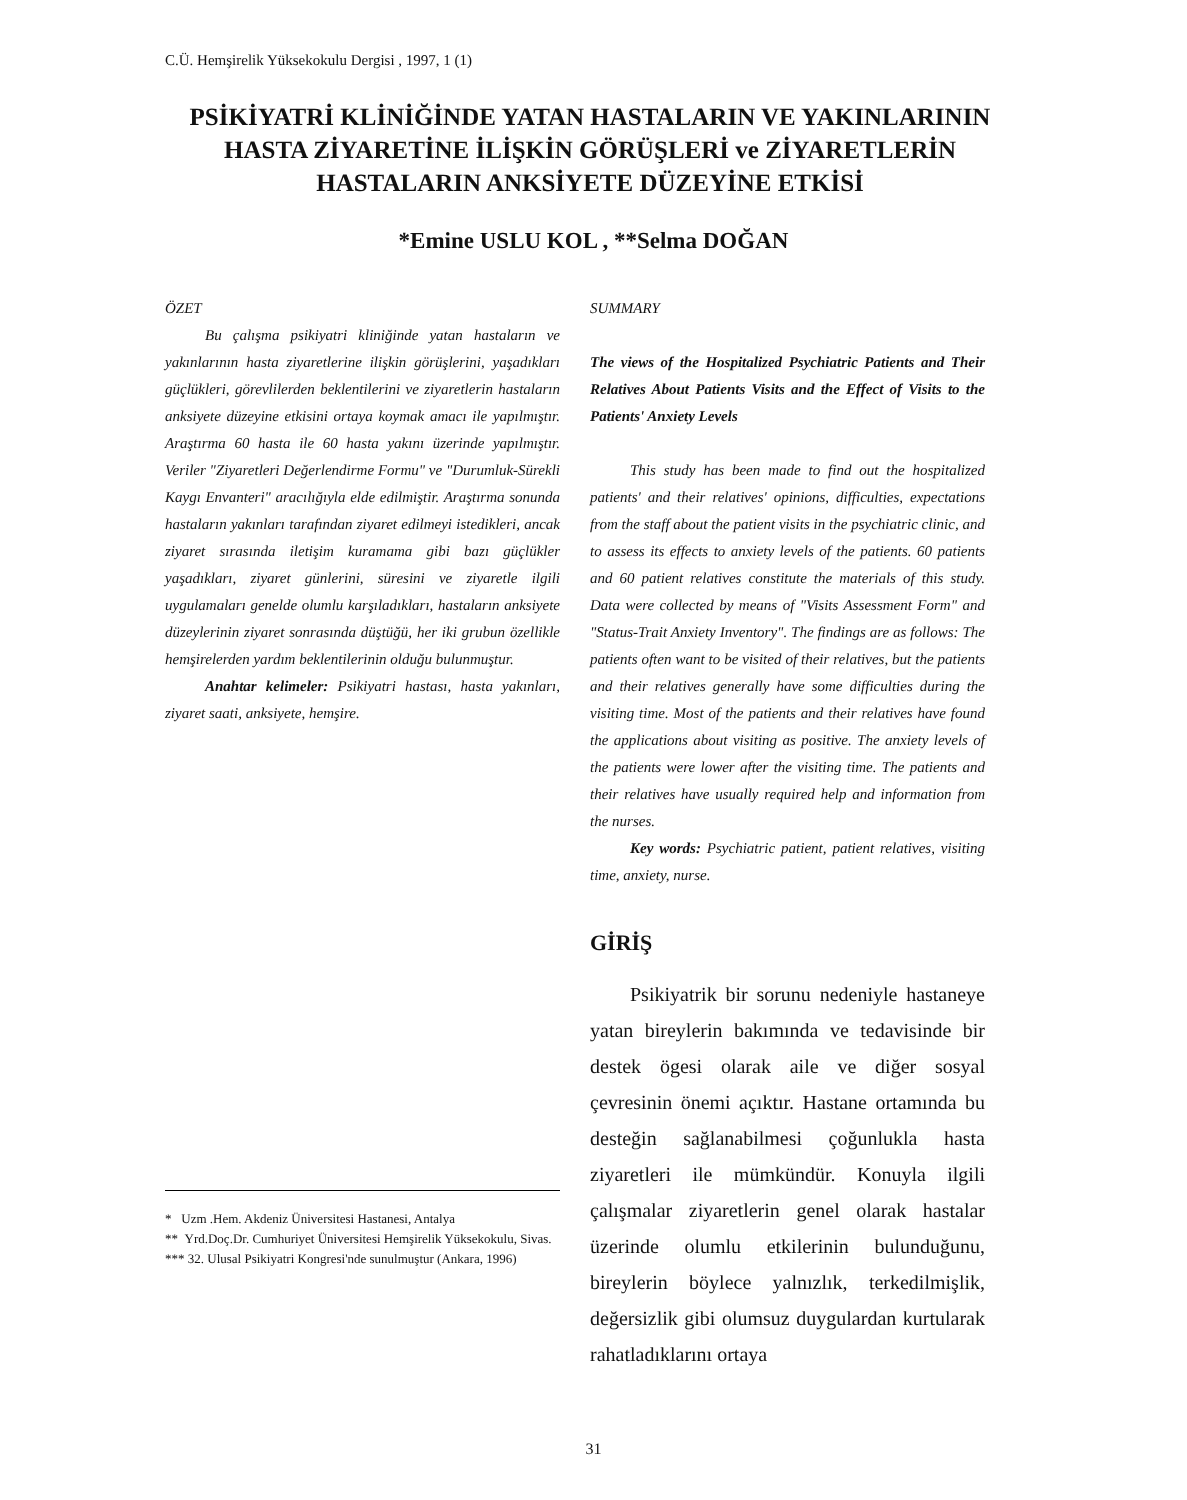C.Ü. Hemşirelik Yüksekokulu Dergisi , 1997, 1 (1)
PSİKİYATRİ KLİNİĞİNDE YATAN HASTALARIN VE YAKINLARININ HASTA ZİYARETİNE İLİŞKİN GÖRÜŞLERİ ve ZİYARETLERİN HASTALARIN ANKSİYETE DÜZEYİNE ETKİSİ
*Emine USLU KOL , **Selma DOĞAN
ÖZET
Bu çalışma psikiyatri kliniğinde yatan hastaların ve yakınlarının hasta ziyaretlerine ilişkin görüşlerini, yaşadıkları güçlükleri, görevlilerden beklentilerini ve ziyaretlerin hastaların anksiyete düzeyine etkisini ortaya koymak amacı ile yapılmıştır. Araştırma 60 hasta ile 60 hasta yakını üzerinde yapılmıştır. Veriler "Ziyaretleri Değerlendirme Formu" ve "Durumluk-Sürekli Kaygı Envanteri" aracılığıyla elde edilmiştir. Araştırma sonunda hastaların yakınları tarafından ziyaret edilmeyi istedikleri, ancak ziyaret sırasında iletişim kuramama gibi bazı güçlükler yaşadıkları, ziyaret günlerini, süresini ve ziyaretle ilgili uygulamaları genelde olumlu karşıladıkları, hastaların anksiyete düzeylerinin ziyaret sonrasında düştüğü, her iki grubun özellikle hemşirelerden yardım beklentilerinin olduğu bulunmuştur.
Anahtar kelimeler: Psikiyatri hastası, hasta yakınları, ziyaret saati, anksiyete, hemşire.
SUMMARY
The views of the Hospitalized Psychiatric Patients and Their Relatives About Patients Visits and the Effect of Visits to the Patients' Anxiety Levels
This study has been made to find out the hospitalized patients' and their relatives' opinions, difficulties, expectations from the staff about the patient visits in the psychiatric clinic, and to assess its effects to anxiety levels of the patients. 60 patients and 60 patient relatives constitute the materials of this study. Data were collected by means of "Visits Assessment Form" and "Status-Trait Anxiety Inventory". The findings are as follows: The patients often want to be visited of their relatives, but the patients and their relatives generally have some difficulties during the visiting time. Most of the patients and their relatives have found the applications about visiting as positive. The anxiety levels of the patients were lower after the visiting time. The patients and their relatives have usually required help and information from the nurses.
Key words: Psychiatric patient, patient relatives, visiting time, anxiety, nurse.
GİRİŞ
Psikiyatrik bir sorunu nedeniyle hastaneye yatan bireylerin bakımında ve tedavisinde bir destek ögesi olarak aile ve diğer sosyal çevresinin önemi açıktır. Hastane ortamında bu desteğin sağlanabilmesi çoğunlukla hasta ziyaretleri ile mümkündür. Konuyla ilgili çalışmalar ziyaretlerin genel olarak hastalar üzerinde olumlu etkilerinin bulunduğunu, bireylerin böylece yalnızlık, terkedilmişlik, değersizlik gibi olumsuz duygulardan kurtularak rahatladıklarını ortaya
* Uzm .Hem. Akdeniz Üniversitesi Hastanesi, Antalya
** Yrd.Doç.Dr. Cumhuriyet Üniversitesi Hemşirelik Yüksekokulu, Sivas.
*** 32. Ulusal Psikiyatri Kongresi'nde sunulmuştur (Ankara, 1996)
31